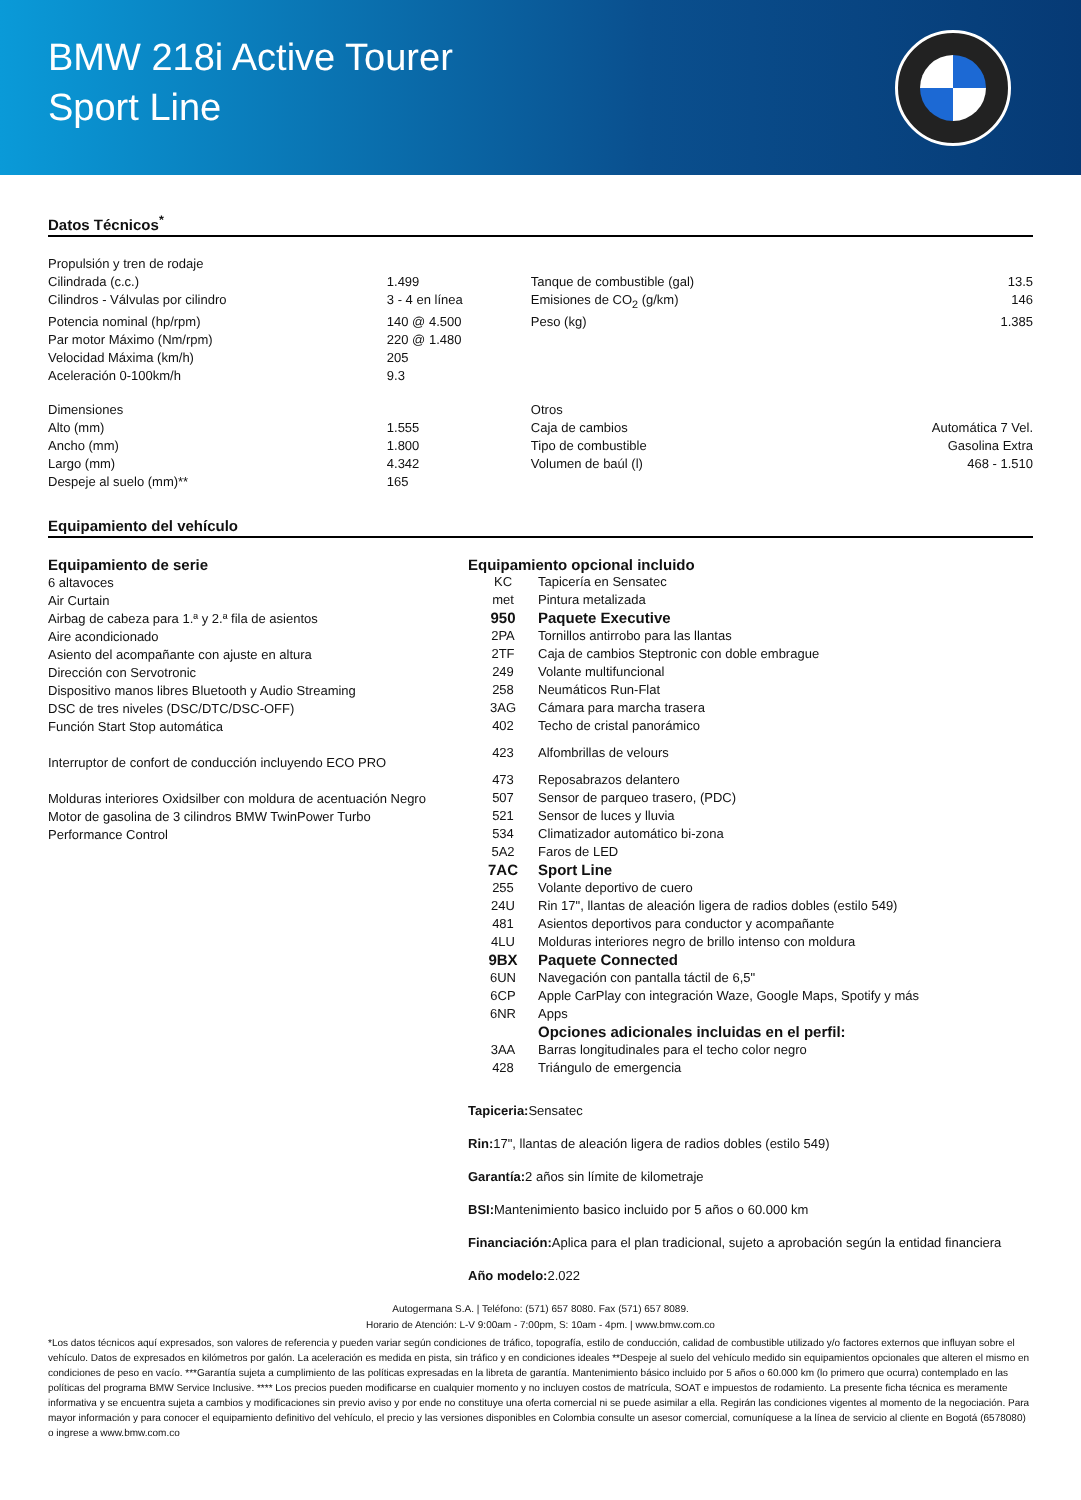BMW 218i Active Tourer
Sport Line
Datos Técnicos<sup>*</sup>
| Propulsión y tren de rodaje | | | |
| Cilindrada (c.c.) | 1.499 | Tanque de combustible (gal) | 13.5 |
| Cilindros - Válvulas por cilindro | 3 - 4 en línea | Emisiones de CO<sub>2</sub> (g/km) | 146 |
| Potencia nominal (hp/rpm) | 140 @ 4.500 | Peso (kg) | 1.385 |
| Par motor Máximo (Nm/rpm) | 220 @ 1.480 | | |
| Velocidad Máxima (km/h) | 205 | | |
| Aceleración 0-100km/h | 9.3 | | |
| Dimensiones | | Otros | |
| Alto (mm) | 1.555 | Caja de cambios | Automática 7 Vel. |
| Ancho (mm) | 1.800 | Tipo de combustible | Gasolina Extra |
| Largo (mm) | 4.342 | Volumen de baúl (l) | 468 - 1.510 |
| Despeje al suelo (mm)** | 165 | | |
Equipamiento del vehículo
Equipamiento de serie
6 altavoces
Air Curtain
Airbag de cabeza para 1.ª y 2.ª fila de asientos
Aire acondicionado
Asiento del acompañante con ajuste en altura
Dirección con Servotronic
Dispositivo manos libres Bluetooth y Audio Streaming
DSC de tres niveles (DSC/DTC/DSC-OFF)
Función Start Stop automática
Interruptor de confort de conducción incluyendo ECO PRO
Molduras interiores Oxidsilber con moldura de acentuación Negro
Motor de gasolina de 3 cilindros BMW TwinPower Turbo
Performance Control
Equipamiento opcional incluido
| KC | Tapicería en Sensatec |
| met | Pintura metalizada |
| 950 | Paquete Executive |
| 2PA | Tornillos antirrobo para las llantas |
| 2TF | Caja de cambios Steptronic con doble embrague |
| 249 | Volante multifuncional |
| 258 | Neumáticos Run-Flat |
| 3AG | Cámara para marcha trasera |
| 402 | Techo de cristal panorámico |
| 423 | Alfombrillas de velours |
| 473 | Reposabrazos delantero |
| 507 | Sensor de parqueo trasero, (PDC) |
| 521 | Sensor de luces y lluvia |
| 534 | Climatizador automático bi-zona |
| 5A2 | Faros de LED |
| 7AC | Sport Line |
| 255 | Volante deportivo de cuero |
| 24U | Rin 17", llantas de aleación ligera de radios dobles (estilo 549) |
| 481 | Asientos deportivos para conductor y acompañante |
| 4LU | Molduras interiores negro de brillo intenso con moldura |
| 9BX | Paquete Connected |
| 6UN | Navegación con pantalla táctil de 6,5" |
| 6CP | Apple CarPlay con integración Waze, Google Maps, Spotify y más |
| 6NR | Apps |
| | Opciones adicionales incluidas en el perfil: |
| 3AA | Barras longitudinales para el techo color negro |
| 428 | Triángulo de emergencia |
Tapiceria: Sensatec
Rin: 17", llantas de aleación ligera de radios dobles (estilo 549)
Garantía: 2 años sin límite de kilometraje
BSI: Mantenimiento basico incluido por 5 años o 60.000 km
Financiación: Aplica para el plan tradicional, sujeto a aprobación según la entidad financiera
Año modelo: 2.022
Autogermana S.A. | Teléfono: (571) 657 8080. Fax (571) 657 8089.
Horario de Atención: L-V 9:00am - 7:00pm, S: 10am - 4pm. | www.bmw.com.co
*Los datos técnicos aquí expresados, son valores de referencia y pueden variar según condiciones de tráfico, topografía, estilo de conducción, calidad de combustible utilizado y/o factores externos que influyan sobre el vehículo. Datos de expresados en kilómetros por galón. La aceleración es medida en pista, sin tráfico y en condiciones ideales **Despeje al suelo del vehículo medido sin equipamientos opcionales que alteren el mismo en condiciones de peso en vacío. ***Garantía sujeta a cumplimiento de las políticas expresadas en la libreta de garantía. Mantenimiento básico incluido por 5 años o 60.000 km (lo primero que ocurra) contemplado en las políticas del programa BMW Service Inclusive. **** Los precios pueden modificarse en cualquier momento y no incluyen costos de matrícula, SOAT e impuestos de rodamiento. La presente ficha técnica es meramente informativa y se encuentra sujeta a cambios y modificaciones sin previo aviso y por ende no constituye una oferta comercial ni se puede asimilar a ella. Regirán las condiciones vigentes al momento de la negociación. Para mayor información y para conocer el equipamiento definitivo del vehículo, el precio y las versiones disponibles en Colombia consulte un asesor comercial, comuníquese a la línea de servicio al cliente en Bogotá (6578080) o ingrese a www.bmw.com.co